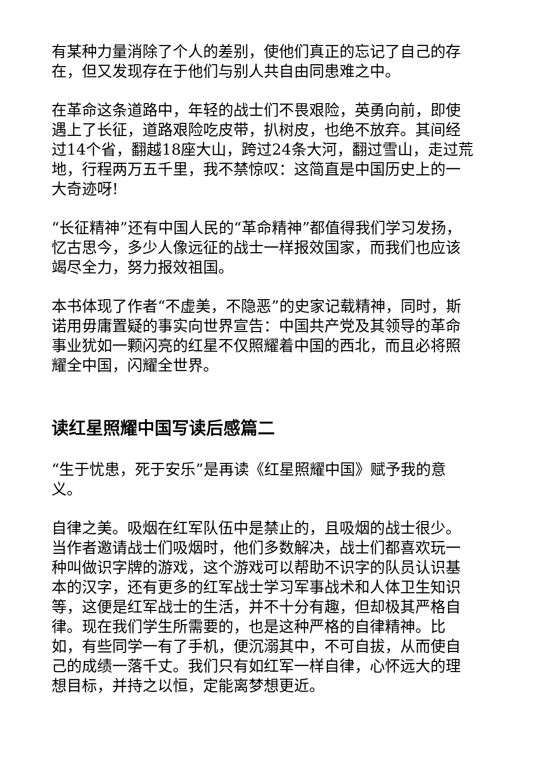有某种力量消除了个人的差别，使他们真正的忘记了自己的存在，但又发现存在于他们与别人共自由同患难之中。
在革命这条道路中，年轻的战士们不畏艰险，英勇向前，即使遇上了长征，道路艰险吃皮带，扒树皮，也绝不放弃。其间经过14个省，翻越18座大山，跨过24条大河，翻过雪山，走过荒地，行程两万五千里，我不禁惊叹：这简直是中国历史上的一大奇迹呀!
“长征精神”还有中国人民的“革命精神”都值得我们学习发扬，忆古思今，多少人像远征的战士一样报效国家，而我们也应该竭尽全力，努力报效祖国。
本书体现了作者“不虚美，不隐恶”的史家记载精神，同时，斯诺用毋庸置疑的事实向世界宣告：中国共产党及其领导的革命事业犹如一颗闪亮的红星不仅照耀着中国的西北，而且必将照耀全中国，闪耀全世界。
读红星照耀中国写读后感篇二
“生于忧患，死于安乐”是再读《红星照耀中国》赋予我的意义。
自律之美。吸烟在红军队伍中是禁止的，且吸烟的战士很少。当作者邀请战士们吸烟时，他们多数解决，战士们都喜欢玩一种叫做识字牌的游戏，这个游戏可以帮助不识字的队员认识基本的汉字，还有更多的红军战士学习军事战术和人体卫生知识等，这便是红军战士的生活，并不十分有趣，但却极其严格自律。现在我们学生所需要的，也是这种严格的自律精神。比如，有些同学一有了手机，便沉溺其中，不可自拔，从而使自己的成绩一落千丈。我们只有如红军一样自律，心怀远大的理想目标，并持之以恒，定能离梦想更近。